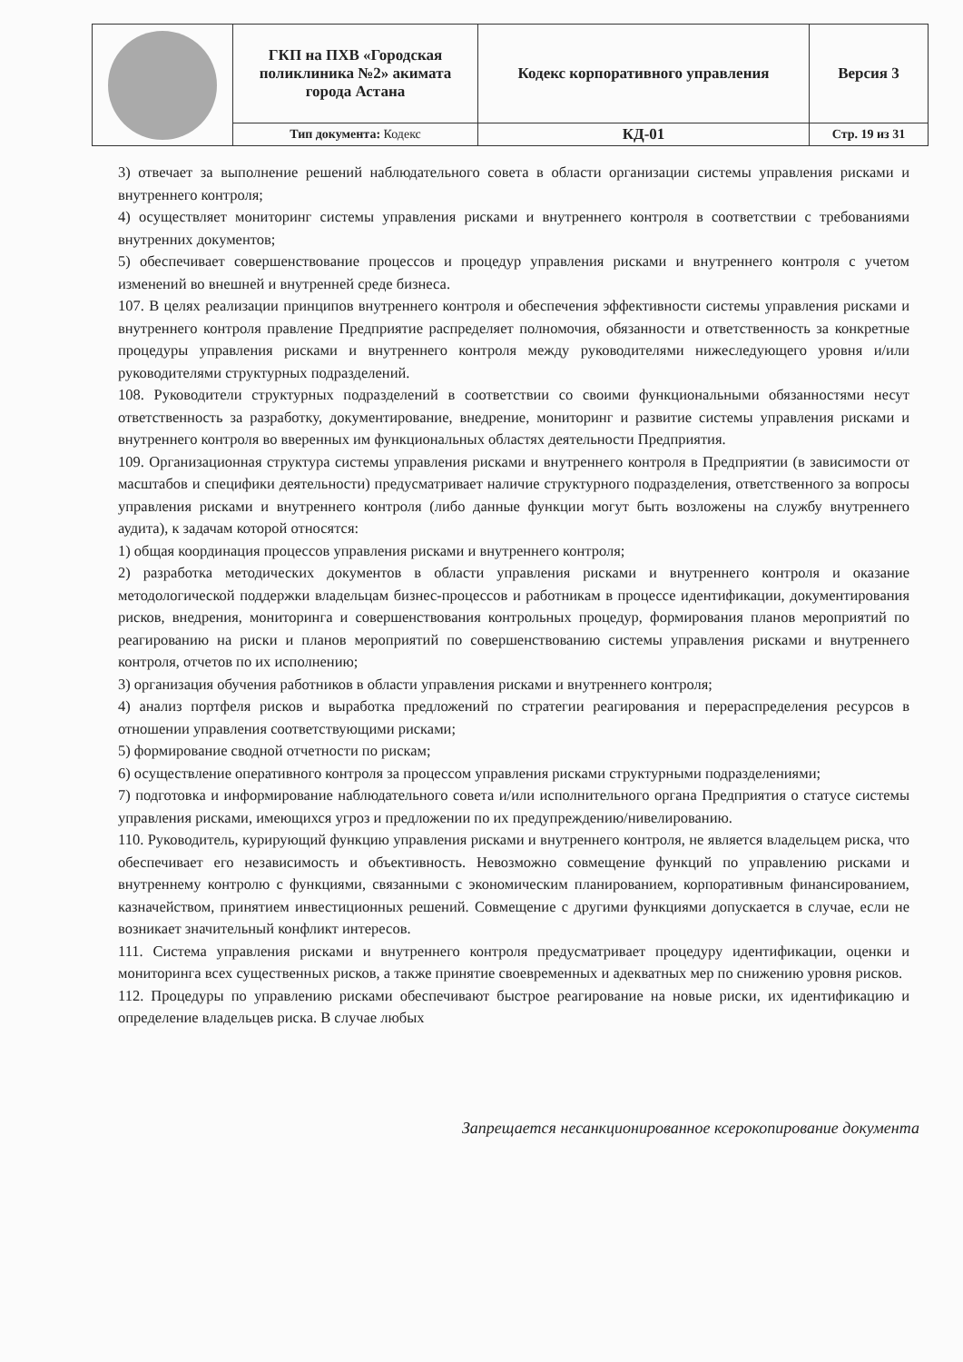| | ГКП на ПХВ «Городская поликлиника №2» акимата города Астана | Кодекс корпоративного управления | Версия 3 |
| | Тип документа: Кодекс | КД-01 | Стр. 19 из 31 |
3) отвечает за выполнение решений наблюдательного совета в области организации системы управления рисками и внутреннего контроля;
4) осуществляет мониторинг системы управления рисками и внутреннего контроля в соответствии с требованиями внутренних документов;
5) обеспечивает совершенствование процессов и процедур управления рисками и внутреннего контроля с учетом изменений во внешней и внутренней среде бизнеса.
107. В целях реализации принципов внутреннего контроля и обеспечения эффективности системы управления рисками и внутреннего контроля правление Предприятие распределяет полномочия, обязанности и ответственность за конкретные процедуры управления рисками и внутреннего контроля между руководителями нижеследующего уровня и/или руководителями структурных подразделений.
108. Руководители структурных подразделений в соответствии со своими функциональными обязанностями несут ответственность за разработку, документирование, внедрение, мониторинг и развитие системы управления рисками и внутреннего контроля во вверенных им функциональных областях деятельности Предприятия.
109. Организационная структура системы управления рисками и внутреннего контроля в Предприятии (в зависимости от масштабов и специфики деятельности) предусматривает наличие структурного подразделения, ответственного за вопросы управления рисками и внутреннего контроля (либо данные функции могут быть возложены на службу внутреннего аудита), к задачам которой относятся:
1) общая координация процессов управления рисками и внутреннего контроля;
2) разработка методических документов в области управления рисками и внутреннего контроля и оказание методологической поддержки владельцам бизнес-процессов и работникам в процессе идентификации, документирования рисков, внедрения, мониторинга и совершенствования контрольных процедур, формирования планов мероприятий по реагированию на риски и планов мероприятий по совершенствованию системы управления рисками и внутреннего контроля, отчетов по их исполнению;
3) организация обучения работников в области управления рисками и внутреннего контроля;
4) анализ портфеля рисков и выработка предложений по стратегии реагирования и перераспределения ресурсов в отношении управления соответствующими рисками;
5) формирование сводной отчетности по рискам;
6) осуществление оперативного контроля за процессом управления рисками структурными подразделениями;
7) подготовка и информирование наблюдательного совета и/или исполнительного органа Предприятия о статусе системы управления рисками, имеющихся угроз и предложении по их предупреждению/нивелированию.
110. Руководитель, курирующий функцию управления рисками и внутреннего контроля, не является владельцем риска, что обеспечивает его независимость и объективность. Невозможно совмещение функций по управлению рисками и внутреннему контролю с функциями, связанными с экономическим планированием, корпоративным финансированием, казначейством, принятием инвестиционных решений. Совмещение с другими функциями допускается в случае, если не возникает значительный конфликт интересов.
111. Система управления рисками и внутреннего контроля предусматривает процедуру идентификации, оценки и мониторинга всех существенных рисков, а также принятие своевременных и адекватных мер по снижению уровня рисков.
112. Процедуры по управлению рисками обеспечивают быстрое реагирование на новые риски, их идентификацию и определение владельцев риска. В случае любых
Запрещается несанкционированное ксерокопирование документа